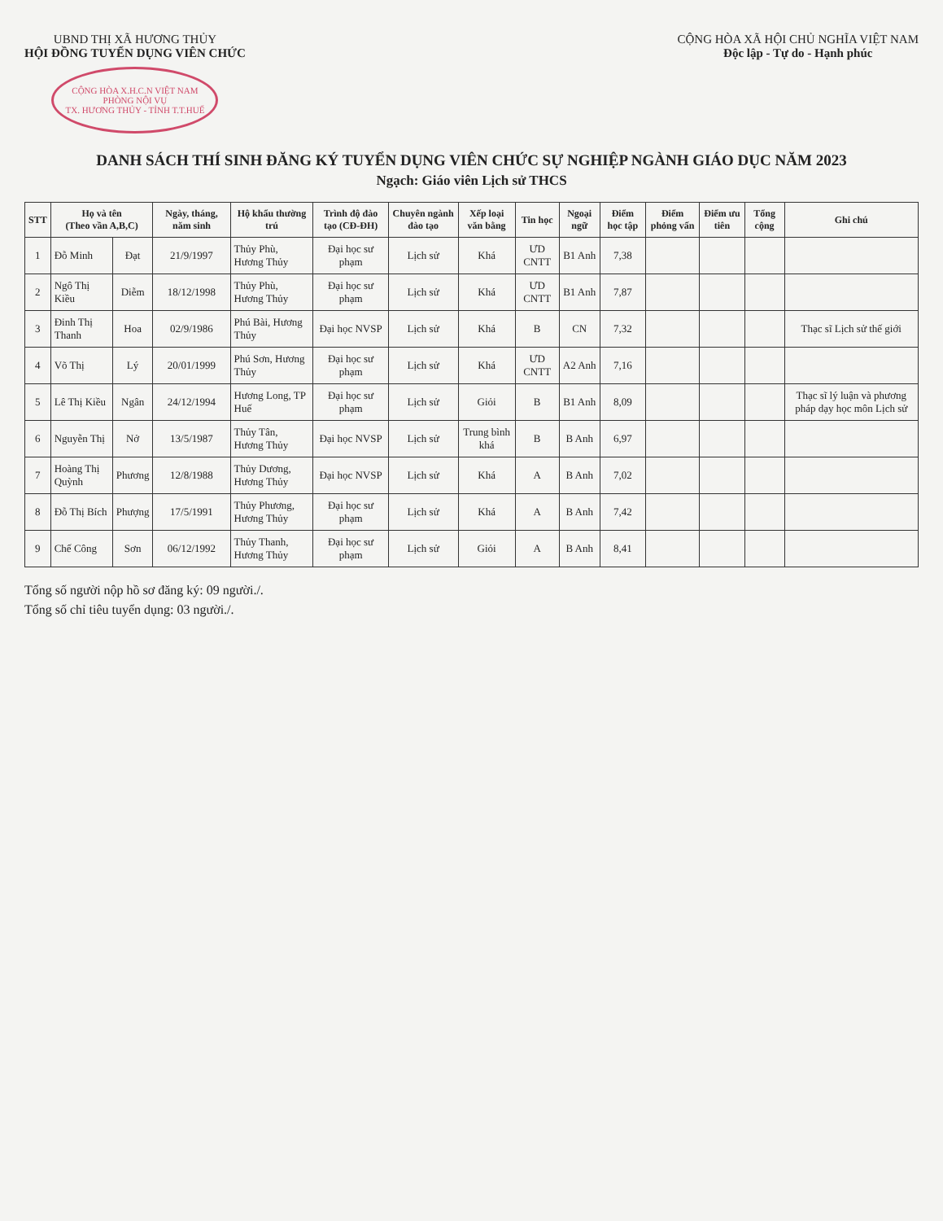UBND THỊ XÃ HƯƠNG THỦY
HỘI ĐỒNG TUYỂN DỤNG VIÊN CHỨC
CỘNG HÒA X.H.C.N VIỆT NAM
PHÒNG NỘI VỤ
TX. HƯƠNG THỦY - TỈNH T.T.HUẾ
CỘNG HÒA XÃ HỘI CHỦ NGHĨA VIỆT NAM
Độc lập - Tự do - Hạnh phúc
DANH SÁCH THÍ SINH ĐĂNG KÝ TUYỂN DỤNG VIÊN CHỨC SỰ NGHIỆP NGÀNH GIÁO DỤC NĂM 2023
Ngạch: Giáo viên Lịch sử THCS
| STT | Họ và tên (Theo vần A,B,C) | | Ngày, tháng, năm sinh | Hộ khẩu thường trú | Trình độ đào tạo (CĐ-ĐH) | Chuyên ngành đào tạo | Xếp loại văn bằng | Tin học | Ngoại ngữ | Điểm học tập | Điểm phỏng vấn | Điểm ưu tiên | Tổng cộng | Ghi chú |
| --- | --- | --- | --- | --- | --- | --- | --- | --- | --- | --- | --- | --- | --- | --- |
| 1 | Đỗ Minh | Đạt | 21/9/1997 | Thủy Phù, Hương Thủy | Đại học sư phạm | Lịch sử | Khá | ƯD CNTT | B1 Anh | 7,38 | | | | |
| 2 | Ngô Thị Kiều | Diễm | 18/12/1998 | Thủy Phù, Hương Thủy | Đại học sư phạm | Lịch sử | Khá | ƯD CNTT | B1 Anh | 7,87 | | | | |
| 3 | Đinh Thị Thanh | Hoa | 02/9/1986 | Phú Bài, Hương Thủy | Đại học NVSP | Lịch sử | Khá | B | CN | 7,32 | | | | Thạc sĩ Lịch sử thế giới |
| 4 | Võ Thị | Lý | 20/01/1999 | Phú Sơn, Hương Thủy | Đại học sư phạm | Lịch sử | Khá | ƯD CNTT | A2 Anh | 7,16 | | | | |
| 5 | Lê Thị Kiều | Ngân | 24/12/1994 | Hương Long, TP Huế | Đại học sư phạm | Lịch sử | Giỏi | B | B1 Anh | 8,09 | | | | Thạc sĩ lý luận và phương pháp dạy học môn Lịch sử |
| 6 | Nguyễn Thị | Nở | 13/5/1987 | Thủy Tân, Hương Thủy | Đại học NVSP | Lịch sử | Trung bình khá | B | B Anh | 6,97 | | | | |
| 7 | Hoàng Thị Quỳnh | Phương | 12/8/1988 | Thủy Dương, Hương Thủy | Đại học NVSP | Lịch sử | Khá | A | B Anh | 7,02 | | | | |
| 8 | Đỗ Thị Bích | Phượng | 17/5/1991 | Thủy Phương, Hương Thủy | Đại học sư phạm | Lịch sử | Khá | A | B Anh | 7,42 | | | | |
| 9 | Chế Công | Sơn | 06/12/1992 | Thủy Thanh, Hương Thủy | Đại học sư phạm | Lịch sử | Giỏi | A | B Anh | 8,41 | | | | |
Tổng số người nộp hồ sơ đăng ký: 09 người./.
Tổng số chỉ tiêu tuyển dụng: 03 người./.